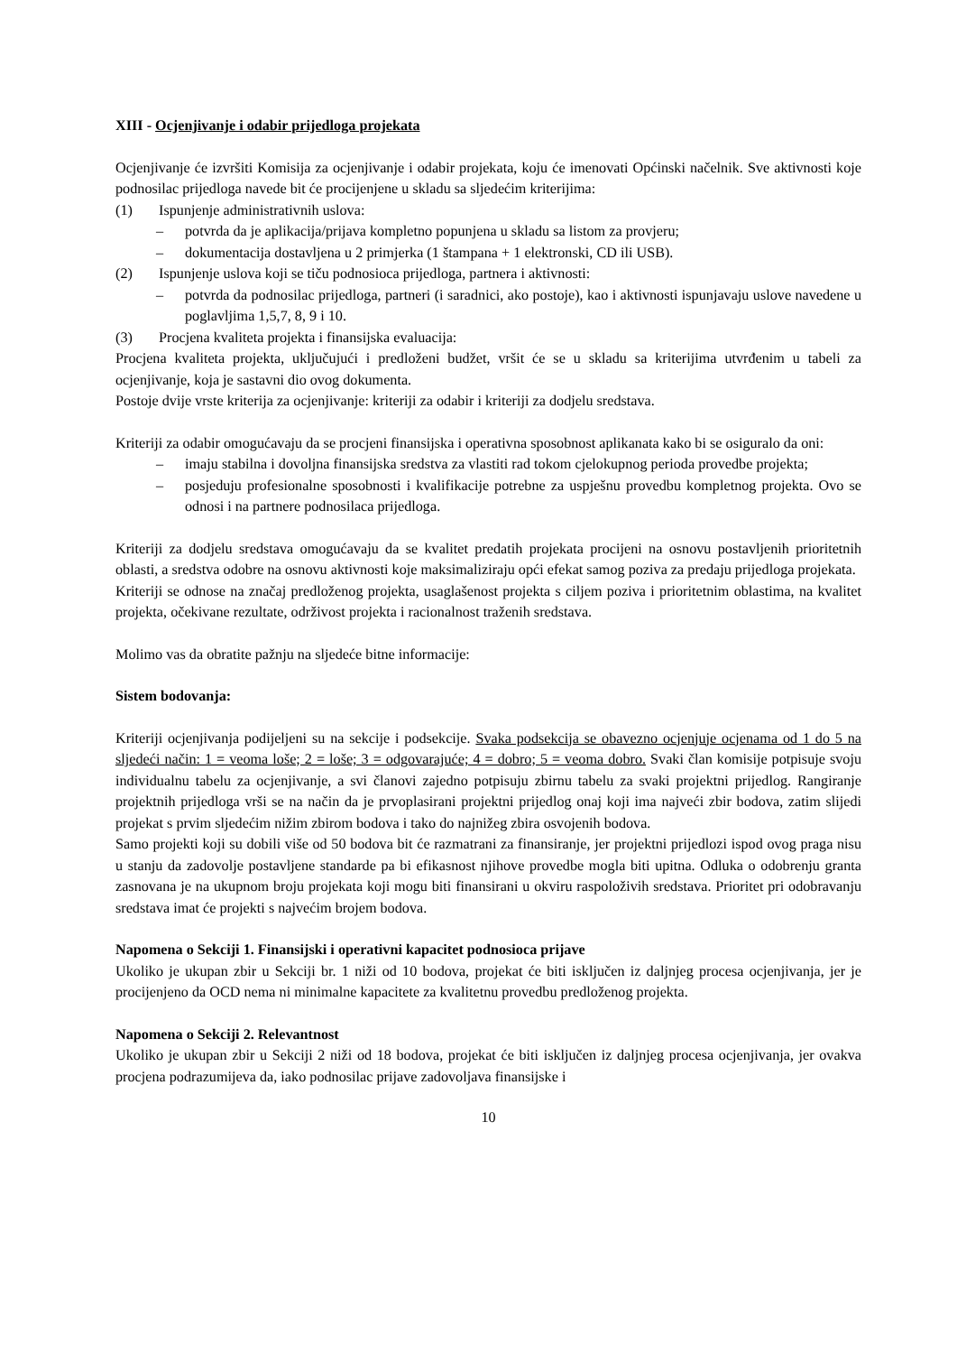XIII - Ocjenjivanje i odabir prijedloga projekata
Ocjenjivanje će izvršiti Komisija za ocjenjivanje i odabir projekata, koju će imenovati Općinski načelnik. Sve aktivnosti koje podnosilac prijedloga navede bit će procijenjene u skladu sa sljedećim kriterijima:
(1) Ispunjenje administrativnih uslova:
– potvrda da je aplikacija/prijava kompletno popunjena u skladu sa listom za provjeru;
– dokumentacija dostavljena u 2 primjerka (1 štampana + 1 elektronski, CD ili USB).
(2) Ispunjenje uslova koji se tiču podnosioca prijedloga, partnera i aktivnosti:
– potvrda da podnosilac prijedloga, partneri (i saradnici, ako postoje), kao i aktivnosti ispunjavaju uslove navedene u poglavljima 1,5,7, 8, 9 i 10.
(3) Procjena kvaliteta projekta i finansijska evaluacija:
Procjena kvaliteta projekta, uključujući i predloženi budžet, vršit će se u skladu sa kriterijima utvrđenim u tabeli za ocjenjivanje, koja je sastavni dio ovog dokumenta.
Postoje dvije vrste kriterija za ocjenjivanje: kriteriji za odabir i kriteriji za dodjelu sredstava.
Kriteriji za odabir omogućavaju da se procjeni finansijska i operativna sposobnost aplikanata kako bi se osiguralo da oni:
– imaju stabilna i dovoljna finansijska sredstva za vlastiti rad tokom cjelokupnog perioda provedbe projekta;
– posjeduju profesionalne sposobnosti i kvalifikacije potrebne za uspješnu provedbu kompletnog projekta. Ovo se odnosi i na partnere podnosilaca prijedloga.
Kriteriji za dodjelu sredstava omogućavaju da se kvalitet predatih projekata procijeni na osnovu postavljenih prioritetnih oblasti, a sredstva odobre na osnovu aktivnosti koje maksimaliziraju opći efekat samog poziva za predaju prijedloga projekata.
Kriteriji se odnose na značaj predloženog projekta, usaglašenost projekta s ciljem poziva i prioritetnim oblastima, na kvalitet projekta, očekivane rezultate, održivost projekta i racionalnost traženih sredstava.
Molimo vas da obratite pažnju na sljedeće bitne informacije:
Sistem bodovanja:
Kriteriji ocjenjivanja podijeljeni su na sekcije i podsekcije. Svaka podsekcija se obavezno ocjenjuje ocjenama od 1 do 5 na sljedeći način: 1 = veoma loše; 2 = loše; 3 = odgovarajuće; 4 = dobro; 5 = veoma dobro. Svaki član komisije potpisuje svoju individualnu tabelu za ocjenjivanje, a svi članovi zajedno potpisuju zbirnu tabelu za svaki projektni prijedlog. Rangiranje projektnih prijedloga vrši se na način da je prvoplasirani projektni prijedlog onaj koji ima najveći zbir bodova, zatim slijedi projekat s prvim sljedećim nižim zbirom bodova i tako do najnižeg zbira osvojenih bodova.
Samo projekti koji su dobili više od 50 bodova bit će razmatrani za finansiranje, jer projektni prijedlozi ispod ovog praga nisu u stanju da zadovolje postavljene standarde pa bi efikasnost njihove provedbe mogla biti upitna. Odluka o odobrenju granta zasnovana je na ukupnom broju projekata koji mogu biti finansirani u okviru raspoloživih sredstava. Prioritet pri odobravanju sredstava imat će projekti s najvećim brojem bodova.
Napomena o Sekciji 1. Finansijski i operativni kapacitet podnosioca prijave
Ukoliko je ukupan zbir u Sekciji br. 1 niži od 10 bodova, projekat će biti isključen iz daljnjeg procesa ocjenjivanja, jer je procijenjeno da OCD nema ni minimalne kapacitete za kvalitetnu provedbu predloženog projekta.
Napomena o Sekciji 2. Relevantnost
Ukoliko je ukupan zbir u Sekciji 2 niži od 18 bodova, projekat će biti isključen iz daljnjeg procesa ocjenjivanja, jer ovakva procjena podrazumijeva da, iako podnosilac prijave zadovoljava finansijske i
10